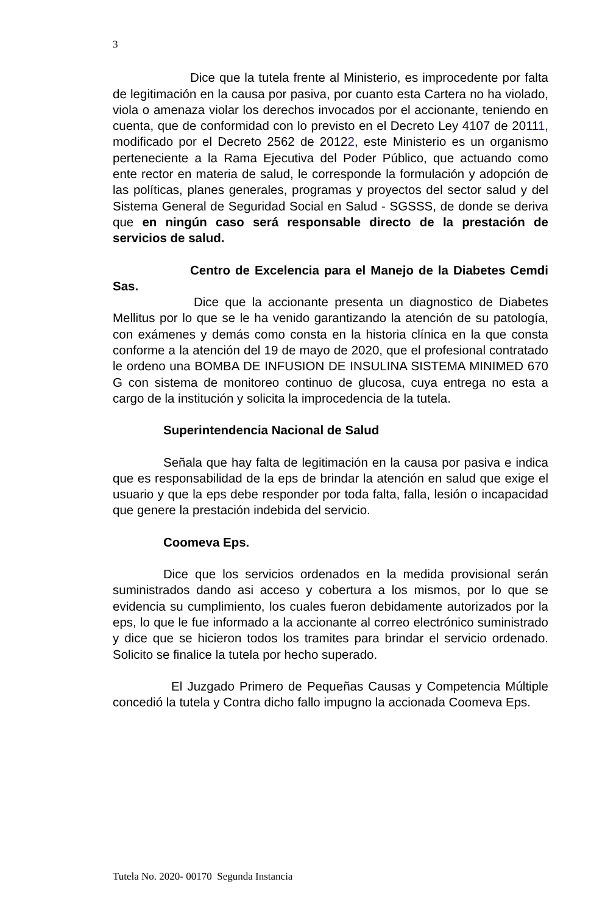3
Dice que la tutela frente al Ministerio, es improcedente por falta de legitimación en la causa por pasiva, por cuanto esta Cartera no ha violado, viola o amenaza violar los derechos invocados por el accionante, teniendo en cuenta, que de conformidad con lo previsto en el Decreto Ley 4107 de 20111, modificado por el Decreto 2562 de 20122, este Ministerio es un organismo perteneciente a la Rama Ejecutiva del Poder Público, que actuando como ente rector en materia de salud, le corresponde la formulación y adopción de las políticas, planes generales, programas y proyectos del sector salud y del Sistema General de Seguridad Social en Salud - SGSSS, de donde se deriva que en ningún caso será responsable directo de la prestación de servicios de salud.
Centro de Excelencia para el Manejo de la Diabetes Cemdi Sas.
Dice que la accionante presenta un diagnostico de Diabetes Mellitus por lo que se le ha venido garantizando la atención de su patología, con exámenes y demás como consta en la historia clínica en la que consta conforme a la atención del 19 de mayo de 2020, que el profesional contratado le ordeno una BOMBA DE INFUSION DE INSULINA SISTEMA MINIMED 670 G con sistema de monitoreo continuo de glucosa, cuya entrega no esta a cargo de la institución y solicita la improcedencia de la tutela.
Superintendencia Nacional de Salud
Señala que hay falta de legitimación en la causa por pasiva e indica que es responsabilidad de la eps de brindar la atención en salud que exige el usuario y que la eps debe responder por toda falta, falla, lesión o incapacidad que genere la prestación indebida del servicio.
Coomeva Eps.
Dice que los servicios ordenados en la medida provisional serán suministrados dando asi acceso y cobertura a los mismos, por lo que se evidencia su cumplimiento, los cuales fueron debidamente autorizados por la eps, lo que le fue informado a la accionante al correo electrónico suministrado y dice que se hicieron todos los tramites para brindar el servicio ordenado. Solicito se finalice la tutela por hecho superado.
El Juzgado Primero de Pequeñas Causas y Competencia Múltiple concedió la tutela y Contra dicho fallo impugno la accionada Coomeva Eps.
Tutela No. 2020- 00170 Segunda Instancia